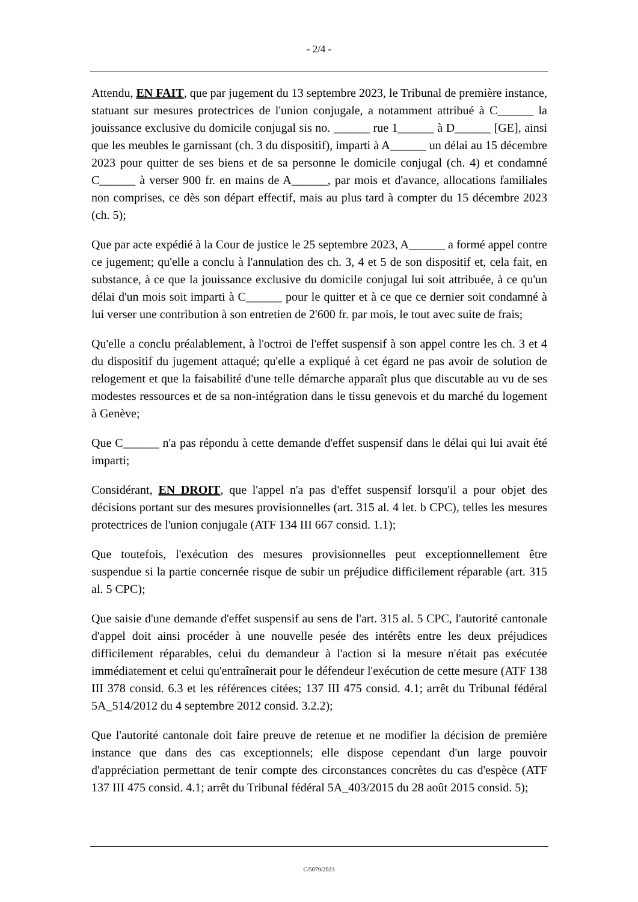- 2/4 -
Attendu, EN FAIT, que par jugement du 13 septembre 2023, le Tribunal de première instance, statuant sur mesures protectrices de l'union conjugale, a notamment attribué à C______ la jouissance exclusive du domicile conjugal sis no. ______ rue 1______ à D______ [GE], ainsi que les meubles le garnissant (ch. 3 du dispositif), imparti à A______ un délai au 15 décembre 2023 pour quitter de ses biens et de sa personne le domicile conjugal (ch. 4) et condamné C______ à verser 900 fr. en mains de A______, par mois et d'avance, allocations familiales non comprises, ce dès son départ effectif, mais au plus tard à compter du 15 décembre 2023 (ch. 5);
Que par acte expédié à la Cour de justice le 25 septembre 2023, A______ a formé appel contre ce jugement; qu'elle a conclu à l'annulation des ch. 3, 4 et 5 de son dispositif et, cela fait, en substance, à ce que la jouissance exclusive du domicile conjugal lui soit attribuée, à ce qu'un délai d'un mois soit imparti à C______ pour le quitter et à ce que ce dernier soit condamné à lui verser une contribution à son entretien de 2'600 fr. par mois, le tout avec suite de frais;
Qu'elle a conclu préalablement, à l'octroi de l'effet suspensif à son appel contre les ch. 3 et 4 du dispositif du jugement attaqué; qu'elle a expliqué à cet égard ne pas avoir de solution de relogement et que la faisabilité d'une telle démarche apparaît plus que discutable au vu de ses modestes ressources et de sa non-intégration dans le tissu genevois et du marché du logement à Genève;
Que C______ n'a pas répondu à cette demande d'effet suspensif dans le délai qui lui avait été imparti;
Considérant, EN DROIT, que l'appel n'a pas d'effet suspensif lorsqu'il a pour objet des décisions portant sur des mesures provisionnelles (art. 315 al. 4 let. b CPC), telles les mesures protectrices de l'union conjugale (ATF 134 III 667 consid. 1.1);
Que toutefois, l'exécution des mesures provisionnelles peut exceptionnellement être suspendue si la partie concernée risque de subir un préjudice difficilement réparable (art. 315 al. 5 CPC);
Que saisie d'une demande d'effet suspensif au sens de l'art. 315 al. 5 CPC, l'autorité cantonale d'appel doit ainsi procéder à une nouvelle pesée des intérêts entre les deux préjudices difficilement réparables, celui du demandeur à l'action si la mesure n'était pas exécutée immédiatement et celui qu'entraînerait pour le défendeur l'exécution de cette mesure (ATF 138 III 378 consid. 6.3 et les références citées; 137 III 475 consid. 4.1; arrêt du Tribunal fédéral 5A_514/2012 du 4 septembre 2012 consid. 3.2.2);
Que l'autorité cantonale doit faire preuve de retenue et ne modifier la décision de première instance que dans des cas exceptionnels; elle dispose cependant d'un large pouvoir d'appréciation permettant de tenir compte des circonstances concrètes du cas d'espèce (ATF 137 III 475 consid. 4.1; arrêt du Tribunal fédéral 5A_403/2015 du 28 août 2015 consid. 5);
C/5079/2023